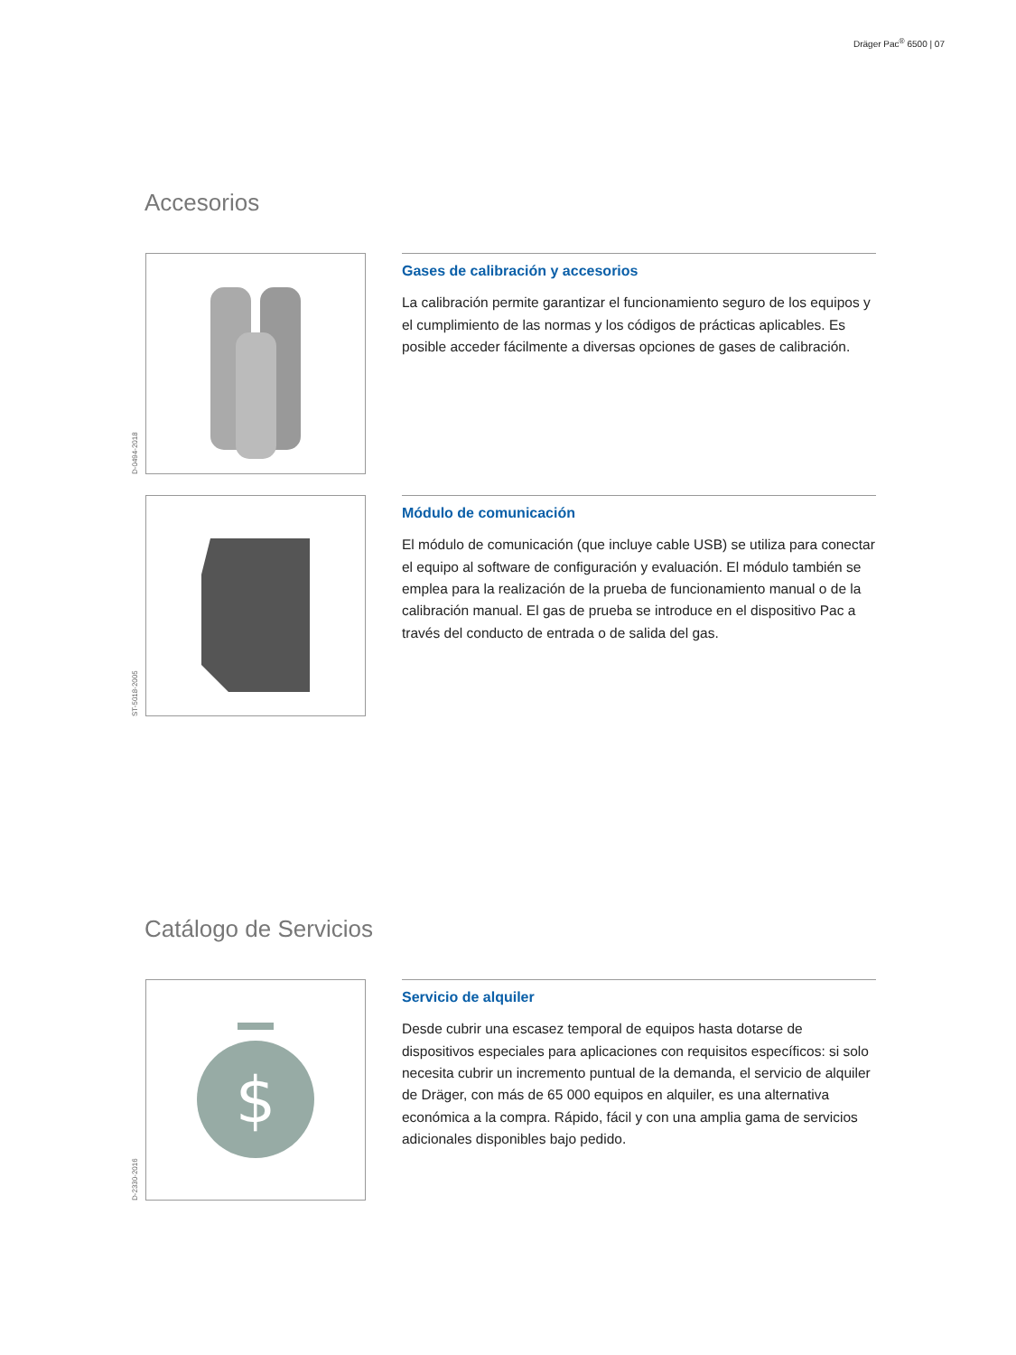Dräger Pac<sup>®</sup> 6500 | 07
Accesorios
D-0494-2018
Gases de calibración y accesorios
La calibración permite garantizar el funcionamiento seguro de los equipos y el cumplimiento de las normas y los códigos de prácticas aplicables. Es posible acceder fácilmente a diversas opciones de gases de calibración.
ST-5018-2005
Módulo de comunicación
El módulo de comunicación (que incluye cable USB) se utiliza para conectar el equipo al software de configuración y evaluación. El módulo también se emplea para la realización de la prueba de funcionamiento manual o de la calibración manual. El gas de prueba se introduce en el dispositivo Pac a través del conducto de entrada o de salida del gas.
Catálogo de Servicios
D-2330-2016
$
Servicio de alquiler
Desde cubrir una escasez temporal de equipos hasta dotarse de dispositivos especiales para aplicaciones con requisitos específicos: si solo necesita cubrir un incremento puntual de la demanda, el servicio de alquiler de Dräger, con más de 65 000 equipos en alquiler, es una alternativa económica a la compra. Rápido, fácil y con una amplia gama de servicios adicionales disponibles bajo pedido.